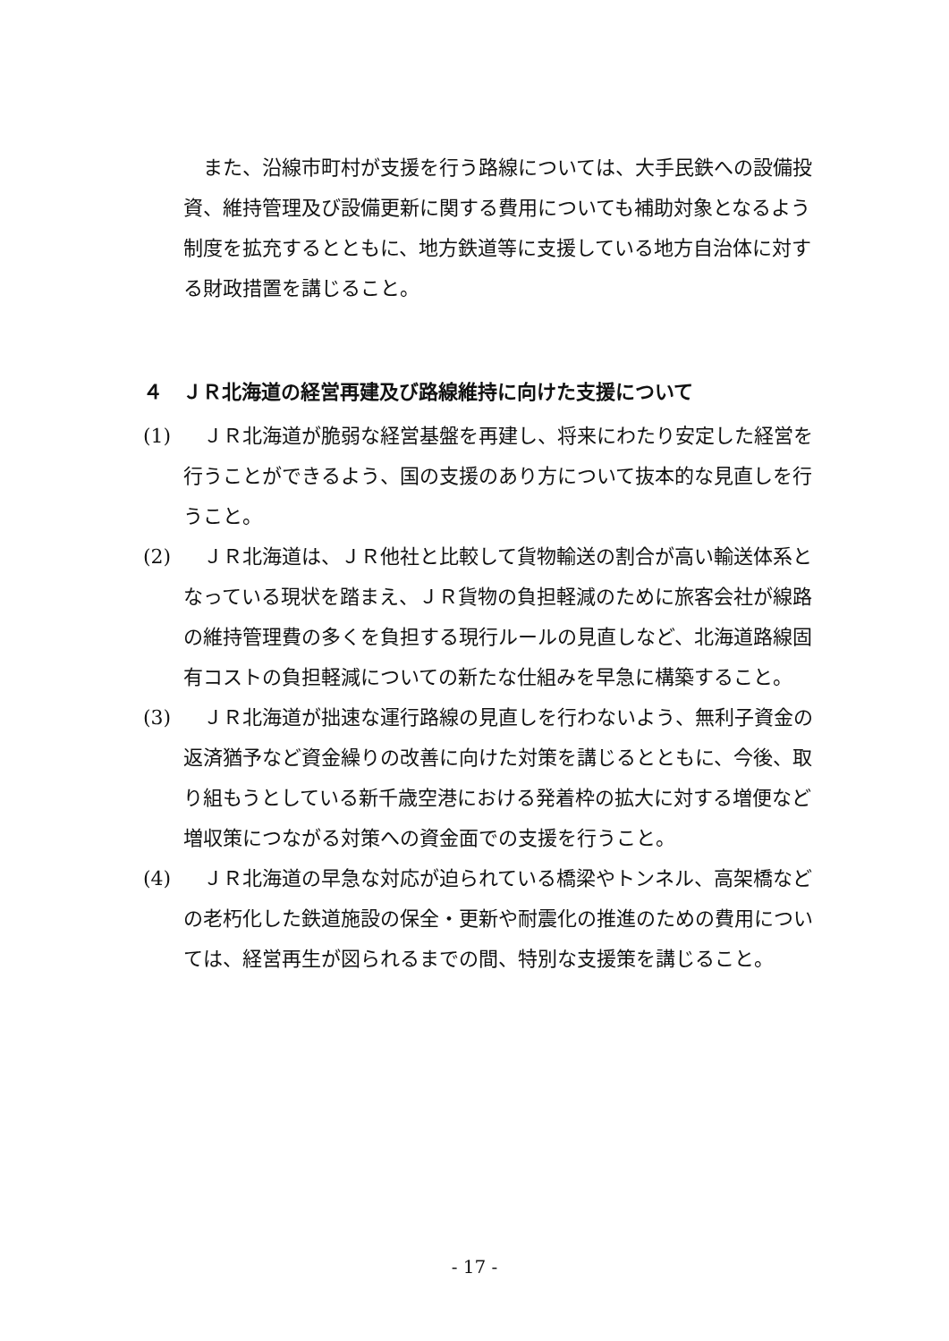また、沿線市町村が支援を行う路線については、大手民鉄への設備投資、維持管理及び設備更新に関する費用についても補助対象となるよう制度を拡充するとともに、地方鉄道等に支援している地方自治体に対する財政措置を講じること。
４　ＪＲ北海道の経営再建及び路線維持に向けた支援について
(1) 　ＪＲ北海道が脆弱な経営基盤を再建し、将来にわたり安定した経営を行うことができるよう、国の支援のあり方について抜本的な見直しを行うこと。
(2) 　ＪＲ北海道は、ＪＲ他社と比較して貨物輸送の割合が高い輸送体系となっている現状を踏まえ、ＪＲ貨物の負担軽減のために旅客会社が線路の維持管理費の多くを負担する現行ルールの見直しなど、北海道路線固有コストの負担軽減についての新たな仕組みを早急に構築すること。
(3) 　ＪＲ北海道が拙速な運行路線の見直しを行わないよう、無利子資金の返済猶予など資金繰りの改善に向けた対策を講じるとともに、今後、取り組もうとしている新千歳空港における発着枠の拡大に対する増便など増収策につながる対策への資金面での支援を行うこと。
(4) 　ＪＲ北海道の早急な対応が迫られている橋梁やトンネル、高架橋などの老朽化した鉄道施設の保全・更新や耐震化の推進のための費用については、経営再生が図られるまでの間、特別な支援策を講じること。
- 17 -